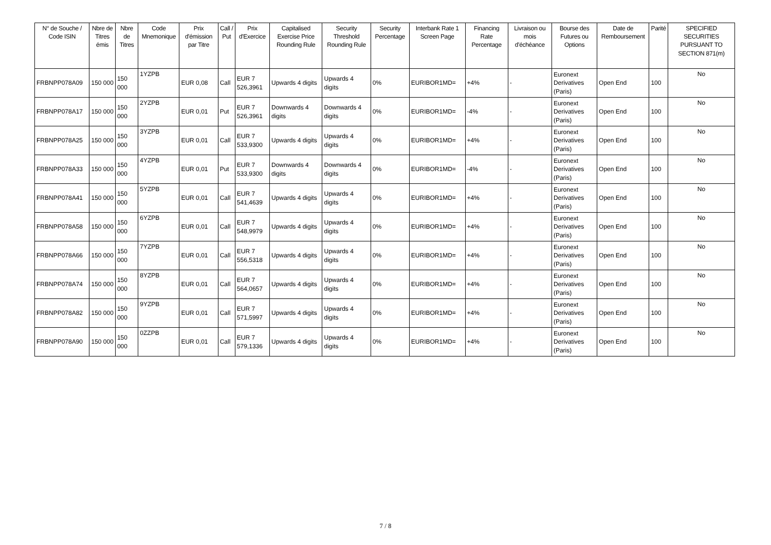| N° de Souche / Code ISIN | Nbre de Titres émis | Nbre de Titres | Code Mnemonique | Prix d'émission par Titre | Call / Put | Prix d'Exercice | Capitalised Exercise Price Rounding Rule | Security Threshold Rounding Rule | Security Percentage | Interbank Rate 1 Screen Page | Financing Rate Percentage | Livraison ou mois d'échéance | Bourse des Futures ou Options | Date de Remboursement | Parité | SPECIFIED SECURITIES PURSUANT TO SECTION 871(m) |
| --- | --- | --- | --- | --- | --- | --- | --- | --- | --- | --- | --- | --- | --- | --- | --- | --- |
| FRBNPP078A09 | 150 000 | 150 000 | 1YZPB | EUR 0,08 | Call | EUR 7 526,3961 | Upwards 4 digits | Upwards 4 digits | 0% | EURIBOR1MD= | +4% | - | Euronext Derivatives (Paris) | Open End | 100 | No |
| FRBNPP078A17 | 150 000 | 150 000 | 2YZPB | EUR 0,01 | Put | EUR 7 526,3961 | Downwards 4 digits | Downwards 4 digits | 0% | EURIBOR1MD= | -4% | - | Euronext Derivatives (Paris) | Open End | 100 | No |
| FRBNPP078A25 | 150 000 | 150 000 | 3YZPB | EUR 0,01 | Call | EUR 7 533,9300 | Upwards 4 digits | Upwards 4 digits | 0% | EURIBOR1MD= | +4% | - | Euronext Derivatives (Paris) | Open End | 100 | No |
| FRBNPP078A33 | 150 000 | 150 000 | 4YZPB | EUR 0,01 | Put | EUR 7 533,9300 | Downwards 4 digits | Downwards 4 digits | 0% | EURIBOR1MD= | -4% | - | Euronext Derivatives (Paris) | Open End | 100 | No |
| FRBNPP078A41 | 150 000 | 150 000 | 5YZPB | EUR 0,01 | Call | EUR 7 541,4639 | Upwards 4 digits | Upwards 4 digits | 0% | EURIBOR1MD= | +4% | - | Euronext Derivatives (Paris) | Open End | 100 | No |
| FRBNPP078A58 | 150 000 | 150 000 | 6YZPB | EUR 0,01 | Call | EUR 7 548,9979 | Upwards 4 digits | Upwards 4 digits | 0% | EURIBOR1MD= | +4% | - | Euronext Derivatives (Paris) | Open End | 100 | No |
| FRBNPP078A66 | 150 000 | 150 000 | 7YZPB | EUR 0,01 | Call | EUR 7 556,5318 | Upwards 4 digits | Upwards 4 digits | 0% | EURIBOR1MD= | +4% | - | Euronext Derivatives (Paris) | Open End | 100 | No |
| FRBNPP078A74 | 150 000 | 150 000 | 8YZPB | EUR 0,01 | Call | EUR 7 564,0657 | Upwards 4 digits | Upwards 4 digits | 0% | EURIBOR1MD= | +4% | - | Euronext Derivatives (Paris) | Open End | 100 | No |
| FRBNPP078A82 | 150 000 | 150 000 | 9YZPB | EUR 0,01 | Call | EUR 7 571,5997 | Upwards 4 digits | Upwards 4 digits | 0% | EURIBOR1MD= | +4% | - | Euronext Derivatives (Paris) | Open End | 100 | No |
| FRBNPP078A90 | 150 000 | 150 000 | 0ZZPB | EUR 0,01 | Call | EUR 7 579,1336 | Upwards 4 digits | Upwards 4 digits | 0% | EURIBOR1MD= | +4% | - | Euronext Derivatives (Paris) | Open End | 100 | No |
7 / 8